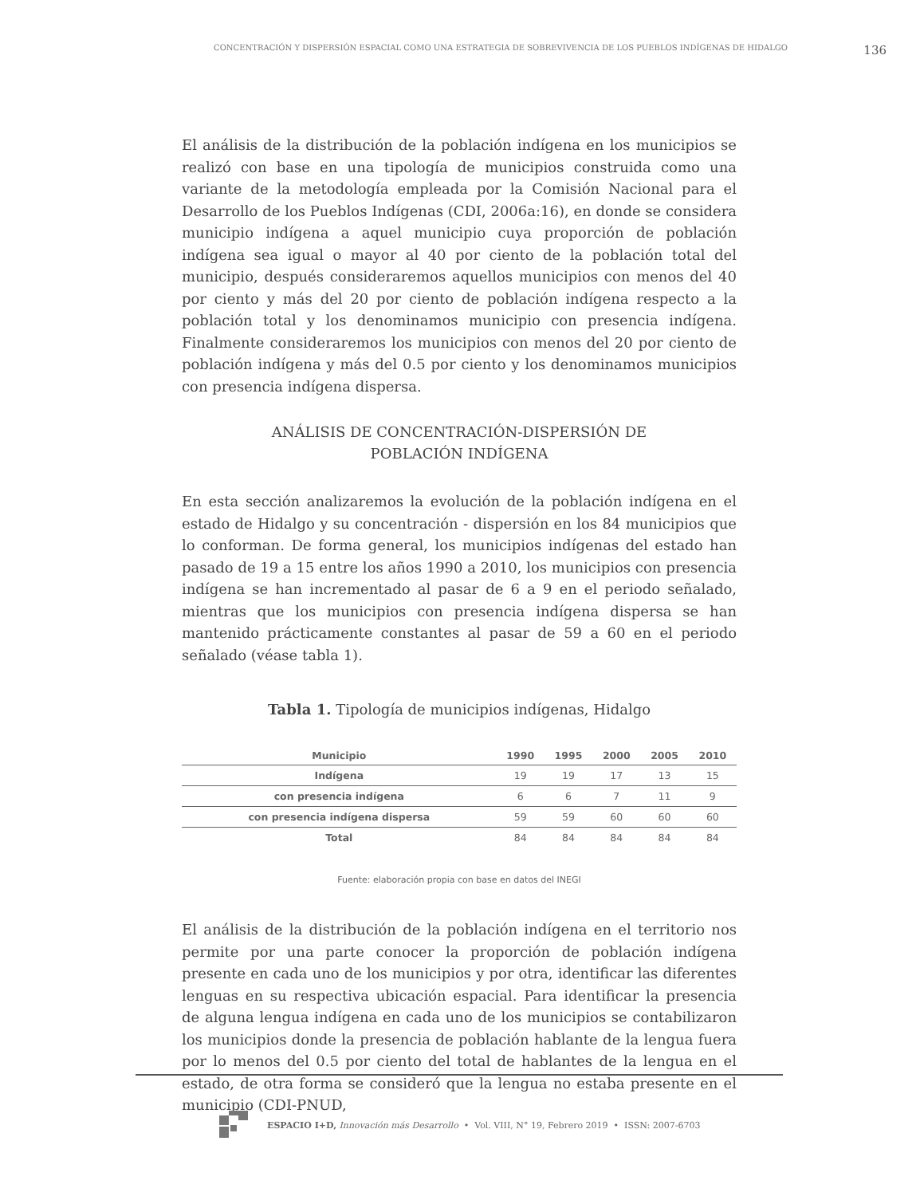CONCENTRACIÓN Y DISPERSIÓN ESPACIAL COMO UNA ESTRATEGIA DE SOBREVIVENCIA DE LOS PUEBLOS INDÍGENAS DE HIDALGO 136
El análisis de la distribución de la población indígena en los municipios se realizó con base en una tipología de municipios construida como una variante de la metodología empleada por la Comisión Nacional para el Desarrollo de los Pueblos Indígenas (CDI, 2006a:16), en donde se considera municipio indígena a aquel municipio cuya proporción de población indígena sea igual o mayor al 40 por ciento de la población total del municipio, después consideraremos aquellos municipios con menos del 40 por ciento y más del 20 por ciento de población indígena respecto a la población total y los denominamos municipio con presencia indígena. Finalmente consideraremos los municipios con menos del 20 por ciento de población indígena y más del 0.5 por ciento y los denominamos municipios con presencia indígena dispersa.
ANÁLISIS DE CONCENTRACIÓN-DISPERSIÓN DE
POBLACIÓN INDÍGENA
En esta sección analizaremos la evolución de la población indígena en el estado de Hidalgo y su concentración - dispersión en los 84 municipios que lo conforman. De forma general, los municipios indígenas del estado han pasado de 19 a 15 entre los años 1990 a 2010, los municipios con presencia indígena se han incrementado al pasar de 6 a 9 en el periodo señalado, mientras que los municipios con presencia indígena dispersa se han mantenido prácticamente constantes al pasar de 59 a 60 en el periodo señalado (véase tabla 1).
Tabla 1. Tipología de municipios indígenas, Hidalgo
| Municipio | 1990 | 1995 | 2000 | 2005 | 2010 |
| --- | --- | --- | --- | --- | --- |
| Indígena | 19 | 19 | 17 | 13 | 15 |
| con presencia indígena | 6 | 6 | 7 | 11 | 9 |
| con presencia indígena dispersa | 59 | 59 | 60 | 60 | 60 |
| Total | 84 | 84 | 84 | 84 | 84 |
Fuente: elaboración propia con base en datos del INEGI
El análisis de la distribución de la población indígena en el territorio nos permite por una parte conocer la proporción de población indígena presente en cada uno de los municipios y por otra, identificar las diferentes lenguas en su respectiva ubicación espacial. Para identificar la presencia de alguna lengua indígena en cada uno de los municipios se contabilizaron los municipios donde la presencia de población hablante de la lengua fuera por lo menos del 0.5 por ciento del total de hablantes de la lengua en el estado, de otra forma se consideró que la lengua no estaba presente en el municipio (CDI-PNUD,
ESPACIO I+D, Innovación más Desarrollo • Vol. VIII, N° 19, Febrero 2019 • ISSN: 2007-6703